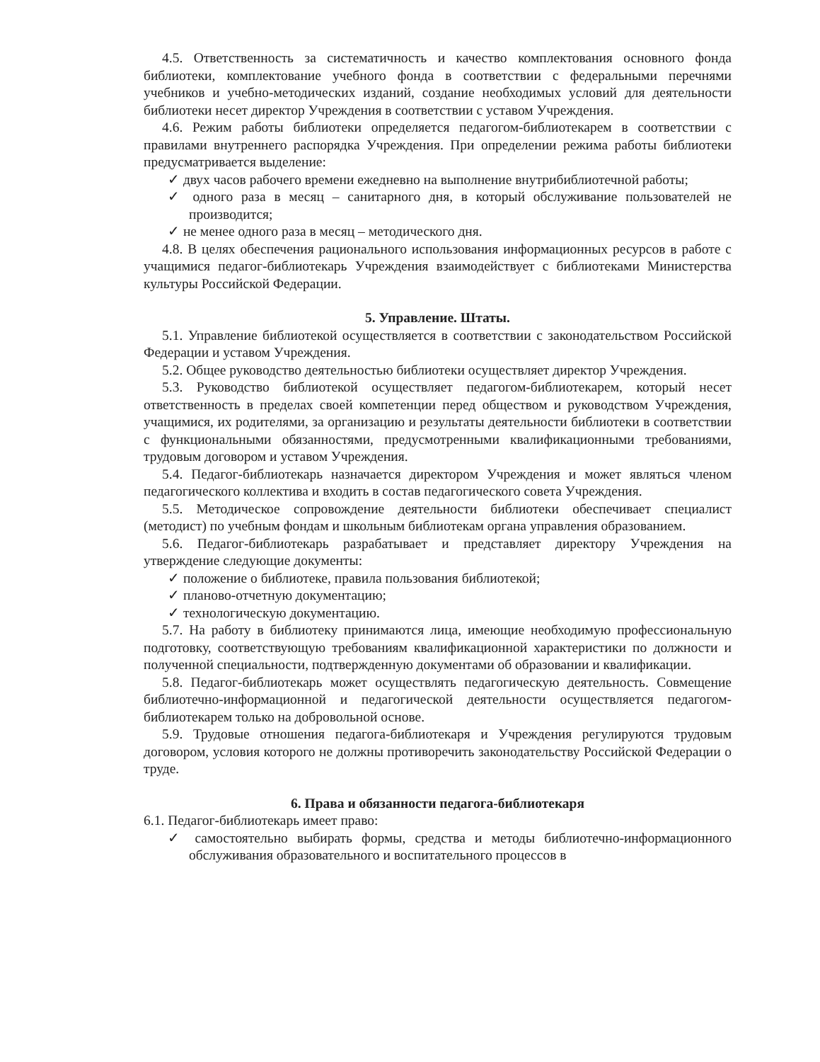4.5. Ответственность за систематичность и качество комплектования основного фонда библиотеки, комплектование учебного фонда в соответствии с федеральными перечнями учебников и учебно-методических изданий, создание необходимых условий для деятельности библиотеки несет директор Учреждения в соответствии с уставом Учреждения.
4.6. Режим работы библиотеки определяется педагогом-библиотекарем в соответствии с правилами внутреннего распорядка Учреждения. При определении режима работы библиотеки предусматривается выделение:
✓ двух часов рабочего времени ежедневно на выполнение внутрибиблиотечной работы;
✓ одного раза в месяц – санитарного дня, в который обслуживание пользователей не производится;
✓ не менее одного раза в месяц – методического дня.
4.8. В целях обеспечения рационального использования информационных ресурсов в работе с учащимися педагог-библиотекарь Учреждения взаимодействует с библиотеками Министерства культуры Российской Федерации.
5. Управление. Штаты.
5.1. Управление библиотекой осуществляется в соответствии с законодательством Российской Федерации и уставом Учреждения.
5.2. Общее руководство деятельностью библиотеки осуществляет директор Учреждения.
5.3. Руководство библиотекой осуществляет педагогом-библиотекарем, который несет ответственность в пределах своей компетенции перед обществом и руководством Учреждения, учащимися, их родителями, за организацию и результаты деятельности библиотеки в соответствии с функциональными обязанностями, предусмотренными квалификационными требованиями, трудовым договором и уставом Учреждения.
5.4. Педагог-библиотекарь назначается директором Учреждения и может являться членом педагогического коллектива и входить в состав педагогического совета Учреждения.
5.5. Методическое сопровождение деятельности библиотеки обеспечивает специалист (методист) по учебным фондам и школьным библиотекам органа управления образованием.
5.6. Педагог-библиотекарь разрабатывает и представляет директору Учреждения на утверждение следующие документы:
✓ положение о библиотеке, правила пользования библиотекой;
✓ планово-отчетную документацию;
✓ технологическую документацию.
5.7. На работу в библиотеку принимаются лица, имеющие необходимую профессиональную подготовку, соответствующую требованиям квалификационной характеристики по должности и полученной специальности, подтвержденную документами об образовании и квалификации.
5.8. Педагог-библиотекарь может осуществлять педагогическую деятельность. Совмещение библиотечно-информационной и педагогической деятельности осуществляется педагогом-библиотекарем только на добровольной основе.
5.9. Трудовые отношения педагога-библиотекаря и Учреждения регулируются трудовым договором, условия которого не должны противоречить законодательству Российской Федерации о труде.
6. Права и обязанности педагога-библиотекаря
6.1. Педагог-библиотекарь имеет право:
✓ самостоятельно выбирать формы, средства и методы библиотечно-информационного обслуживания образовательного и воспитательного процессов в